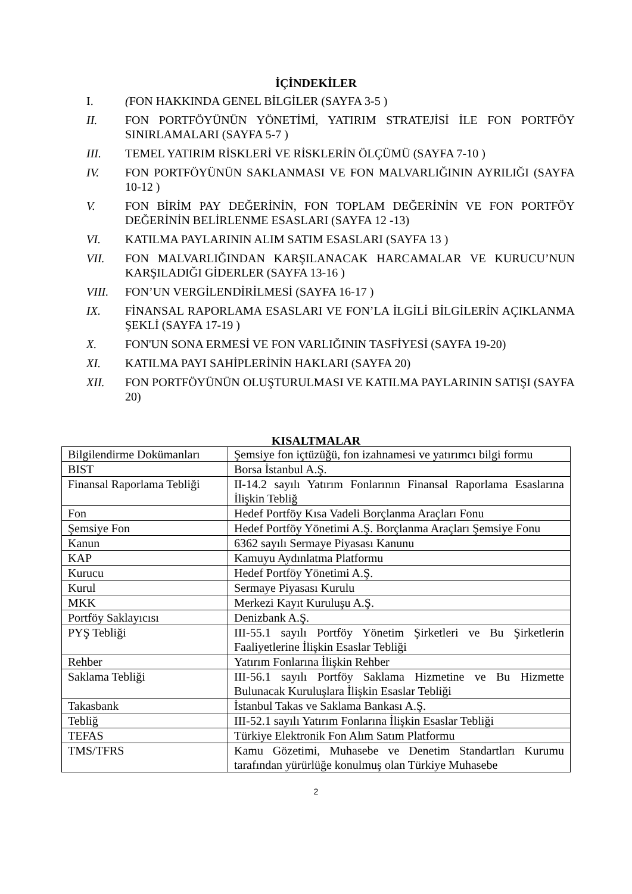İÇİNDEKİLER
I. (FON HAKKINDA GENEL BİLGİLER (SAYFA 3-5 )
II. FON PORTFÖYÜNÜN YÖNETİMİ, YATIRIM STRATEJİSİ İLE FON PORTFÖY SINIRLAMALARI (SAYFA 5-7 )
III. TEMEL YATIRIM RİSKLERİ VE RİSKLERİN ÖLÇÜMÜ (SAYFA 7-10 )
IV. FON PORTFÖYÜNÜN SAKLANMASI VE FON MALVARLIĞININ AYRILIĞI (SAYFA 10-12 )
V. FON BİRİM PAY DEĞERİNİN, FON TOPLAM DEĞERİNİN VE FON PORTFÖY DEĞERİNİN BELİRLENME ESASLARI (SAYFA 12 -13)
VI. KATILMA PAYLARININ ALIM SATIM ESASLARI (SAYFA 13 )
VII. FON MALVARLIĞINDAN KARŞILANACAK HARCAMALAR VE KURUCU’NUN KARŞILADIĞI GİDERLER (SAYFA 13-16 )
VIII. FON’UN VERGİLENDİRİLMESİ (SAYFA 16-17 )
IX. FİNANSAL RAPORLAMA ESASLARI VE FON’LA İLGİLİ BİLGİLERİN AÇIKLANMA ŞEKLİ (SAYFA 17-19 )
X. FON'UN SONA ERMESİ VE FON VARLIĞININ TASFİYESİ (SAYFA 19-20)
XI. KATILMA PAYI SAHİPLERİNİN HAKLARI (SAYFA 20)
XII. FON PORTFÖYÜNÜN OLUŞTURULMASI VE KATILMA PAYLARININ SATIŞI (SAYFA 20)
KISALTMALAR
| Bilgilendirme Dokümanları | Şemsiye fon içtüzüğü, fon izahnamesi ve yatırımcı bilgi formu |
| BIST | Borsa İstanbul A.Ş. |
| Finansal Raporlama Tebliği | II-14.2 sayılı Yatırım Fonlarının Finansal Raporlama Esaslarına İlişkin Tebliğ |
| Fon | Hedef Portföy Kısa Vadeli Borçlanma Araçları Fonu |
| Şemsiye Fon | Hedef Portföy Yönetimi A.Ş. Borçlanma Araçları Şemsiye Fonu |
| Kanun | 6362 sayılı Sermaye Piyasası Kanunu |
| KAP | Kamuyu Aydınlatma Platformu |
| Kurucu | Hedef Portföy Yönetimi A.Ş. |
| Kurul | Sermaye Piyasası Kurulu |
| MKK | Merkezi Kayıt Kuruluşu A.Ş. |
| Portföy Saklayıcısı | Denizbank A.Ş. |
| PYŞ Tebliği | III-55.1 sayılı Portföy Yönetim Şirketleri ve Bu Şirketlerin Faaliyetlerine İlişkin Esaslar Tebliği |
| Rehber | Yatırım Fonlarına İlişkin Rehber |
| Saklama Tebliği | III-56.1 sayılı Portföy Saklama Hizmetine ve Bu Hizmette Bulunacak Kuruluşlara İlişkin Esaslar Tebliği |
| Takasbank | İstanbul Takas ve Saklama Bankası A.Ş. |
| Tebliğ | III-52.1 sayılı Yatırım Fonlarına İlişkin Esaslar Tebliği |
| TEFAS | Türkiye Elektronik Fon Alım Satım Platformu |
| TMS/TFRS | Kamu Gözetimi, Muhasebe ve Denetim Standartları Kurumu tarafından yürürlüğe konulmuş olan Türkiye Muhasebe |
2